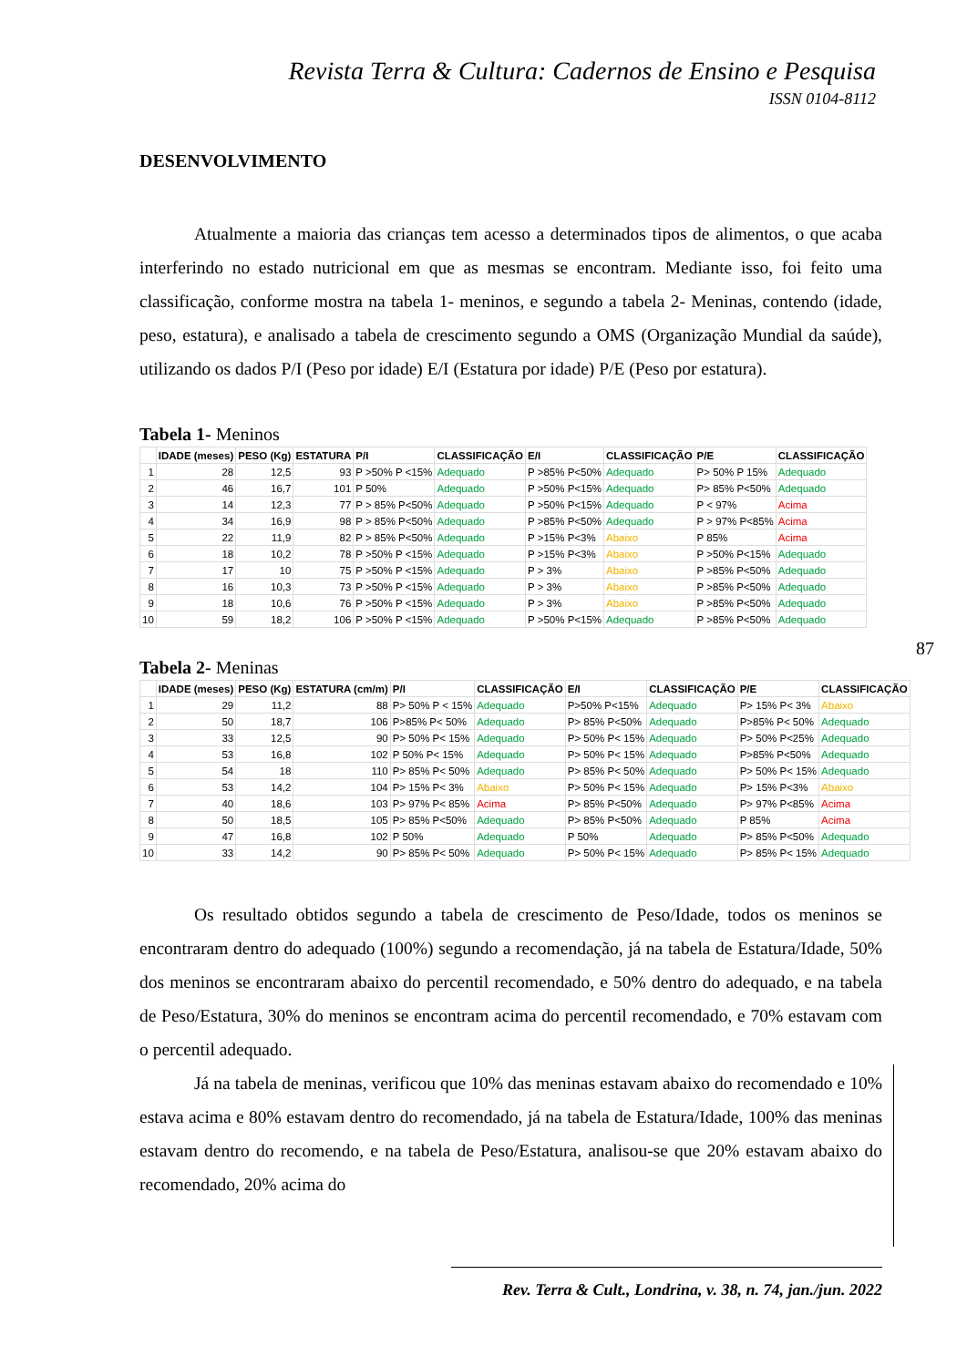Revista Terra & Cultura: Cadernos de Ensino e Pesquisa
ISSN 0104-8112
DESENVOLVIMENTO
Atualmente a maioria das crianças tem acesso a determinados tipos de alimentos, o que acaba interferindo no estado nutricional em que as mesmas se encontram. Mediante isso, foi feito uma classificação, conforme mostra na tabela 1- meninos, e segundo a tabela 2- Meninas, contendo (idade, peso, estatura), e analisado a tabela de crescimento segundo a OMS (Organização Mundial da saúde), utilizando os dados P/I (Peso por idade) E/I (Estatura por idade) P/E (Peso por estatura).
Tabela 1- Meninos
| | IDADE (meses) | PESO (Kg) | ESTATURA | P/I | CLASSIFICAÇÃO | E/I | CLASSIFICAÇÃO | P/E | CLASSIFICAÇÃO |
| --- | --- | --- | --- | --- | --- | --- | --- | --- | --- |
| 1 | 28 | 12,5 | 93 | P >50% P <15% | Adequado | P >85% P<50% | Adequado | P> 50% P 15% | Adequado |
| 2 | 46 | 16,7 | 101 | P 50% | Adequado | P >50% P<15% | Adequado | P> 85% P<50% | Adequado |
| 3 | 14 | 12,3 | 77 | P > 85% P<50% | Adequado | P >50% P<15% | Adequado | P < 97% | Acima |
| 4 | 34 | 16,9 | 98 | P > 85% P<50% | Adequado | P >85% P<50% | Adequado | P > 97% P<85% | Acima |
| 5 | 22 | 11,9 | 82 | P > 85% P<50% | Adequado | P >15% P<3% | Abaixo | P 85% | Acima |
| 6 | 18 | 10,2 | 78 | P >50% P <15% | Adequado | P >15% P<3% | Abaixo | P >50% P<15% | Adequado |
| 7 | 17 | 10 | 75 | P >50% P <15% | Adequado | P > 3% | Abaixo | P >85% P<50% | Adequado |
| 8 | 16 | 10,3 | 73 | P >50% P <15% | Adequado | P > 3% | Abaixo | P >85% P<50% | Adequado |
| 9 | 18 | 10,6 | 76 | P >50% P <15% | Adequado | P > 3% | Abaixo | P >85% P<50% | Adequado |
| 10 | 59 | 18,2 | 106 | P >50% P <15% | Adequado | P >50% P<15% | Adequado | P >85% P<50% | Adequado |
Tabela 2- Meninas
| | IDADE (meses) | PESO (Kg) | ESTATURA (cm/m) | P/I | CLASSIFICAÇÃO | E/I | CLASSIFICAÇÃO | P/E | CLASSIFICAÇÃO |
| --- | --- | --- | --- | --- | --- | --- | --- | --- | --- |
| 1 | 29 | 11,2 | 88 | P> 50% P < 15% | Adequado | P>50% P<15% | Adequado | P> 15% P< 3% | Abaixo |
| 2 | 50 | 18,7 | 106 | P>85% P< 50% | Adequado | P> 85% P<50% | Adequado | P>85% P< 50% | Adequado |
| 3 | 33 | 12,5 | 90 | P> 50% P< 15% | Adequado | P> 50% P< 15% | Adequado | P> 50% P<25% | Adequado |
| 4 | 53 | 16,8 | 102 | P 50% P< 15% | Adequado | P> 50% P< 15% | Adequado | P>85% P<50% | Adequado |
| 5 | 54 | 18 | 110 | P> 85% P< 50% | Adequado | P> 85% P< 50% | Adequado | P> 50% P< 15% | Adequado |
| 6 | 53 | 14,2 | 104 | P> 15% P< 3% | Abaixo | P> 50% P< 15% | Adequado | P> 15% P<3% | Abaixo |
| 7 | 40 | 18,6 | 103 | P> 97% P< 85% | Acima | P> 85% P<50% | Adequado | P> 97% P<85% | Acima |
| 8 | 50 | 18,5 | 105 | P> 85% P<50% | Adequado | P> 85% P<50% | Adequado | P 85% | Acima |
| 9 | 47 | 16,8 | 102 | P 50% | Adequado | P 50% | Adequado | P> 85% P<50% | Adequado |
| 10 | 33 | 14,2 | 90 | P> 85% P< 50% | Adequado | P> 50% P< 15% | Adequado | P> 85% P< 15% | Adequado |
Os resultado obtidos segundo a tabela de crescimento de Peso/Idade, todos os meninos se encontraram dentro do adequado (100%) segundo a recomendação, já na tabela de Estatura/Idade, 50% dos meninos se encontraram abaixo do percentil recomendado, e 50% dentro do adequado, e na tabela de Peso/Estatura, 30% do meninos se encontram acima do percentil recomendado, e 70% estavam com o percentil adequado.
Já na tabela de meninas, verificou que 10% das meninas estavam abaixo do recomendado e 10% estava acima e 80% estavam dentro do recomendado, já na tabela de Estatura/Idade, 100% das meninas estavam dentro do recomendo, e na tabela de Peso/Estatura, analisou-se que 20% estavam abaixo do recomendado, 20% acima do
87
Rev. Terra & Cult., Londrina, v. 38, n. 74, jan./jun. 2022